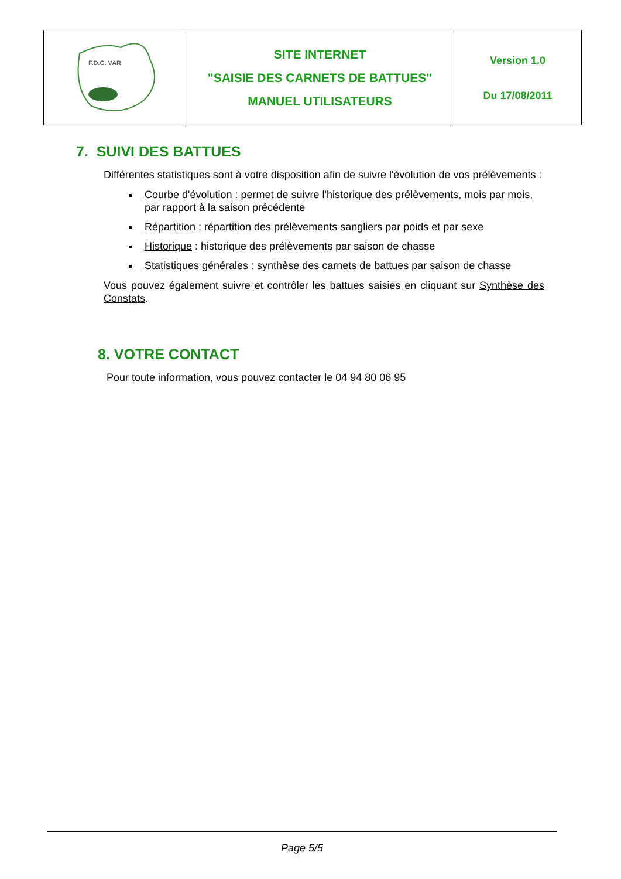| F.D.C. VAR | SITE INTERNET "SAISIE DES CARNETS DE BATTUES" MANUEL UTILISATEURS | Version 1.0 Du 17/08/2011 |
7. SUIVI DES BATTUES
Différentes statistiques sont à votre disposition afin de suivre l'évolution de vos prélèvements :
Courbe d'évolution : permet de suivre l'historique des prélèvements, mois par mois, par rapport à la saison précédente
Répartition : répartition des prélèvements sangliers par poids et par sexe
Historique : historique des prélèvements par saison de chasse
Statistiques générales : synthèse des carnets de battues par saison de chasse
Vous pouvez également suivre et contrôler les battues saisies en cliquant sur Synthèse des Constats.
8. VOTRE CONTACT
Pour toute information, vous pouvez contacter le 04 94 80 06 95
Page 5/5